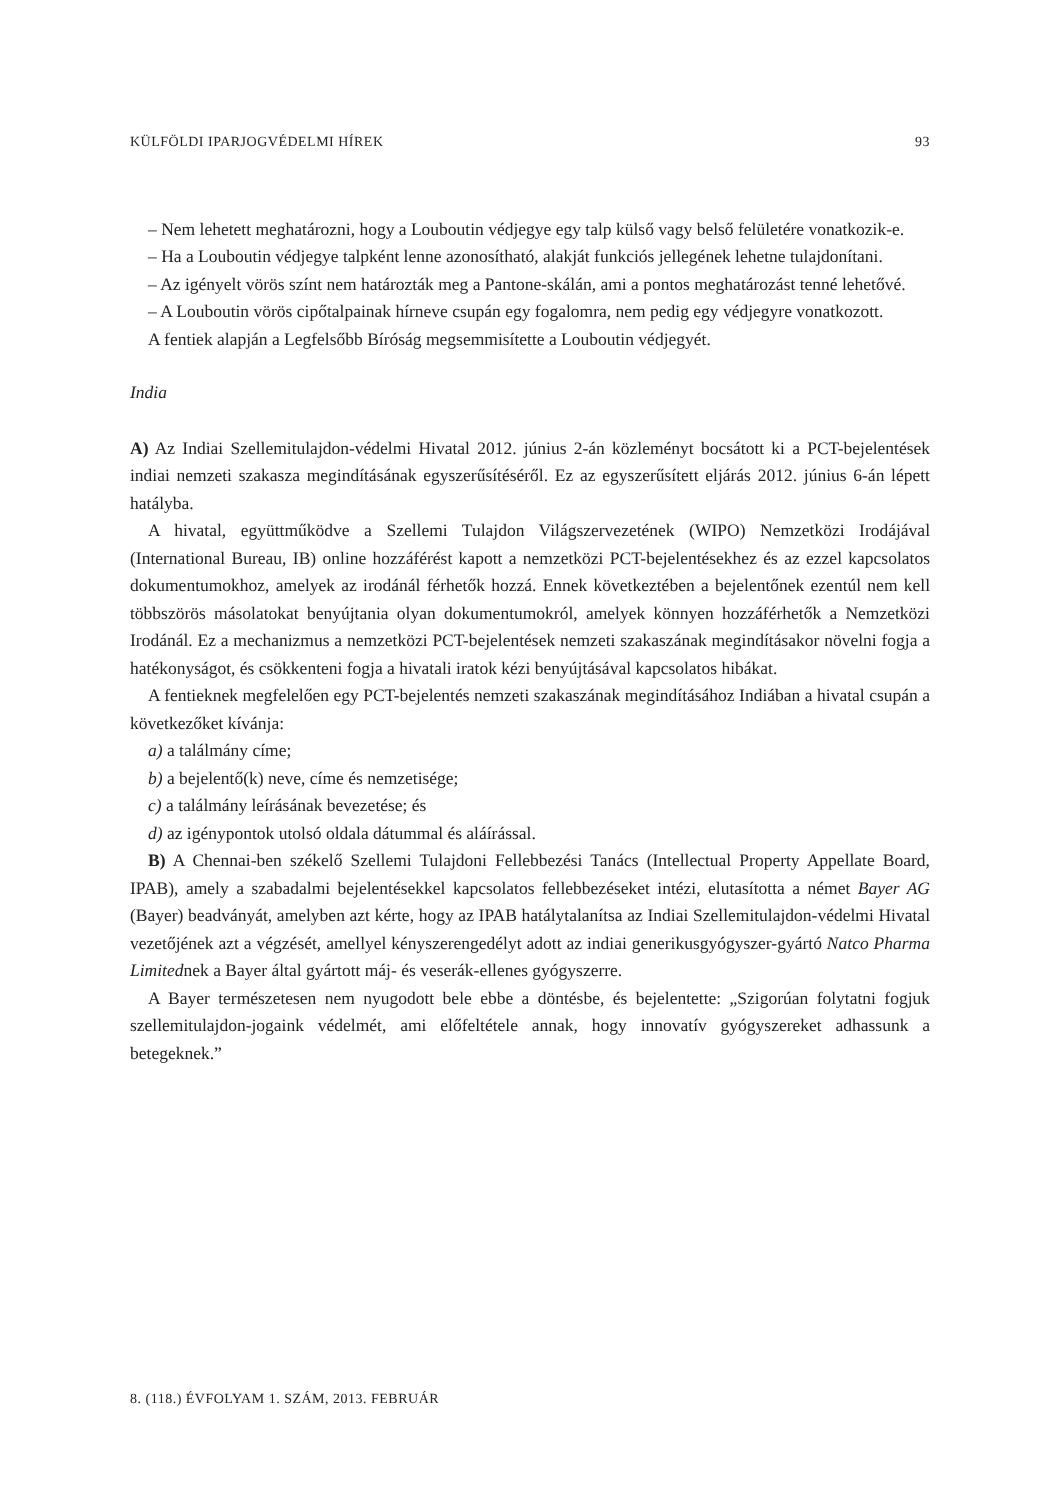KÜLFÖLDI IPARJOGVÉDELMI HÍREK 93
– Nem lehetett meghatározni, hogy a Louboutin védjegye egy talp külső vagy belső felületére vonatkozik-e.
– Ha a Louboutin védjegye talpként lenne azonosítható, alakját funkciós jellegének lehetne tulajdonítani.
– Az igényelt vörös színt nem határozták meg a Pantone-skálán, ami a pontos meghatározást tenné lehetővé.
– A Louboutin vörös cipőtalpainak hírneve csupán egy fogalomra, nem pedig egy védjegyre vonatkozott.
A fentiek alapján a Legfelsőbb Bíróság megsemmisítette a Louboutin védjegyét.
India
A) Az Indiai Szellemitulajdon-védelmi Hivatal 2012. június 2-án közleményt bocsátott ki a PCT-bejelentések indiai nemzeti szakasza megindításának egyszerűsítéséről. Ez az egyszerűsített eljárás 2012. június 6-án lépett hatályba.
A hivatal, együttműködve a Szellemi Tulajdon Világszervezetének (WIPO) Nemzetközi Irodájával (International Bureau, IB) online hozzáférést kapott a nemzetközi PCT-bejelentésekhez és az ezzel kapcsolatos dokumentumokhoz, amelyek az irodánál férhetők hozzá. Ennek következtében a bejelentőnek ezentúl nem kell többszörös másolatokat benyújtania olyan dokumentumokról, amelyek könnyen hozzáférhetők a Nemzetközi Irodánál. Ez a mechanizmus a nemzetközi PCT-bejelentések nemzeti szakaszának megindításakor növelni fogja a hatékonyságot, és csökkenteni fogja a hivatali iratok kézi benyújtásával kapcsolatos hibákat.
A fentieknek megfelelően egy PCT-bejelentés nemzeti szakaszának megindításához Indiában a hivatal csupán a következőket kívánja:
a) a találmány címe;
b) a bejelentő(k) neve, címe és nemzetisége;
c) a találmány leírásának bevezetése; és
d) az igénypontok utolsó oldala dátummal és aláírással.
B) A Chennai-ben székelő Szellemi Tulajdoni Fellebbezési Tanács (Intellectual Property Appellate Board, IPAB), amely a szabadalmi bejelentésekkel kapcsolatos fellebbezéseket intézi, elutasította a német Bayer AG (Bayer) beadványát, amelyben azt kérte, hogy az IPAB hatálytalanítsa az Indiai Szellemitulajdon-védelmi Hivatal vezetőjének azt a végzését, amellyel kényszerengedélyt adott az indiai generikusgyógyszer-gyártó Natco Pharma Limitednek a Bayer által gyártott máj- és veserák-ellenes gyógyszerre.
A Bayer természetesen nem nyugodott bele ebbe a döntésbe, és bejelentette: „Szigorúan folytatni fogjuk szellemitulajdon-jogaink védelmét, ami előfeltétele annak, hogy innovatív gyógyszereket adhassunk a betegeknek.”
8. (118.) ÉVFOLYAM 1. SZÁM, 2013. FEBRUÁR